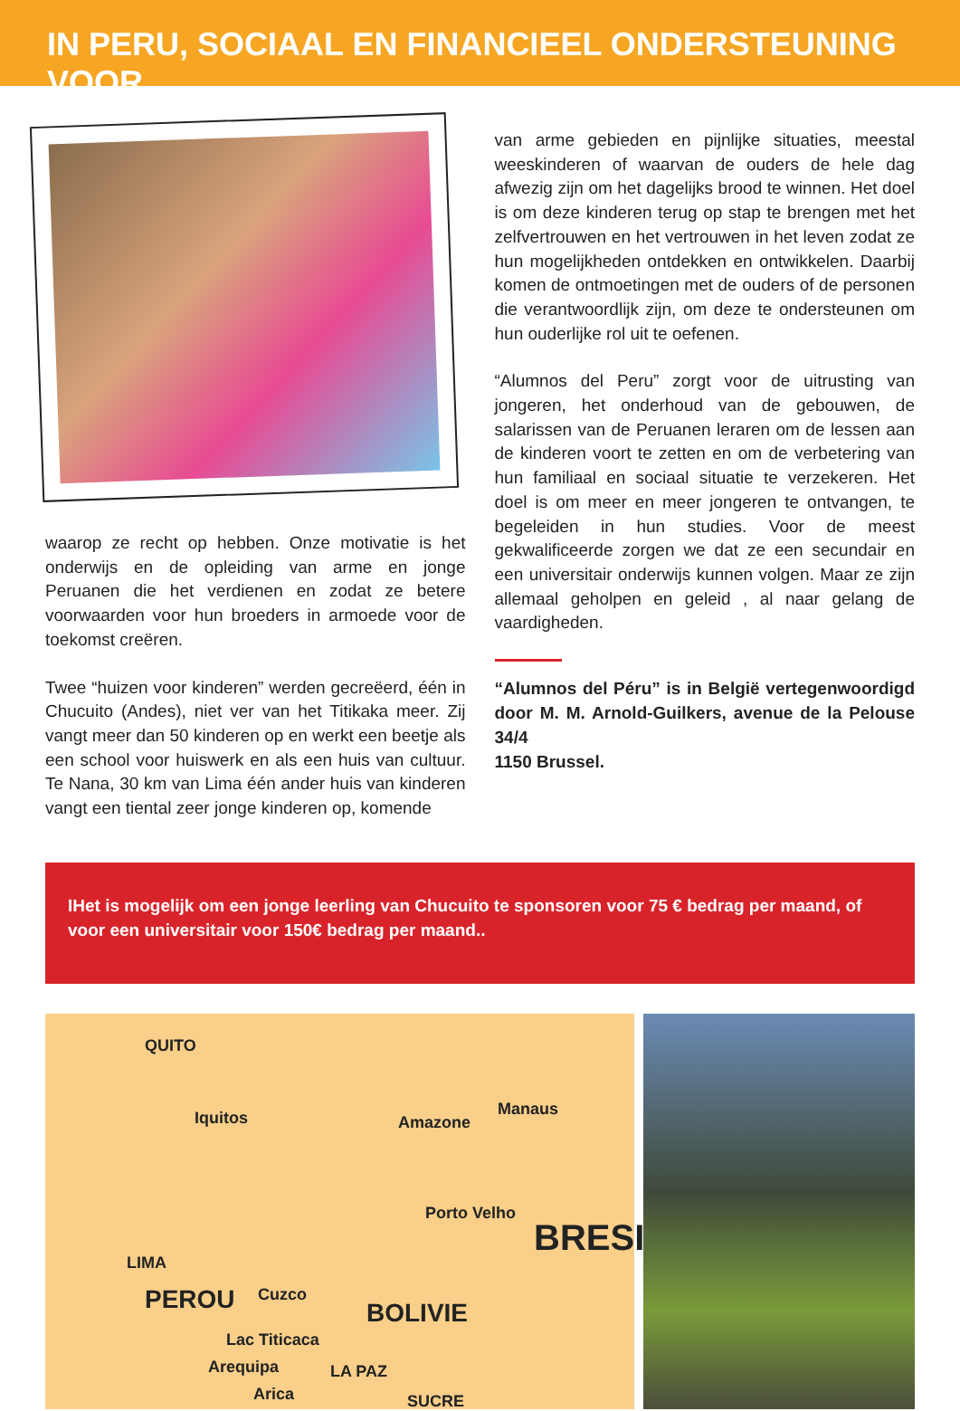IN PERU, SOCIAAL EN FINANCIEEL ONDERSTEUNING VOOR
waarop ze recht op hebben. Onze motivatie is het onderwijs en de opleiding van arme en jonge Peruanen die het verdienen en zodat ze betere voorwaarden voor hun broeders in armoede voor de toekomst creëren.
Twee “huizen voor kinderen” werden gecreëerd, één in Chucuito (Andes), niet ver van het Titikaka meer. Zij vangt meer dan 50 kinderen op en werkt een beetje als een school voor huiswerk en als een huis van cultuur. Te Nana, 30 km van Lima één ander huis van kinderen vangt een tiental zeer jonge kinderen op, komende
van arme gebieden en pijnlijke situaties, meestal weeskinderen of waarvan de ouders de hele dag afwezig zijn om het dagelijks brood te winnen. Het doel is om deze kinderen terug op stap te brengen met het zelfvertrouwen en het vertrouwen in het leven zodat ze hun mogelijkheden ontdekken en ontwikkelen. Daarbij komen de ontmoetingen met de ouders of de personen die verantwoordlijk zijn, om deze te ondersteunen om hun ouderlijke rol uit te oefenen.
“Alumnos del Peru” zorgt voor de uitrusting van jongeren, het onderhoud van de gebouwen, de salarissen van de Peruanen leraren om de lessen aan de kinderen voort te zetten en om de verbetering van hun familiaal en sociaal situatie te verzekeren. Het doel is om meer en meer jongeren te ontvangen, te begeleiden in hun studies. Voor de meest gekwalificeerde zorgen we dat ze een secundair en een universitair onderwijs kunnen volgen. Maar ze zijn allemaal geholpen en geleid , al naar gelang de vaardigheden.
“Alumnos del Péru” is in België vertegenwoordigd door M. M. Arnold-Guilkers, avenue de la Pelouse 34/4
1150 Brussel.
IHet is mogelijk om een jonge leerling van Chucuito te sponsoren voor 75 € bedrag per maand, of voor een universitair voor 150€ bedrag per maand..
QUITO
Iquitos Amazone
Manaus
Porto Velho
BRESI
LIMA
Cuzco PEROU BOLIVIE
Lac Titicaca
LA PAZ Arequipa
Arica SUCRE